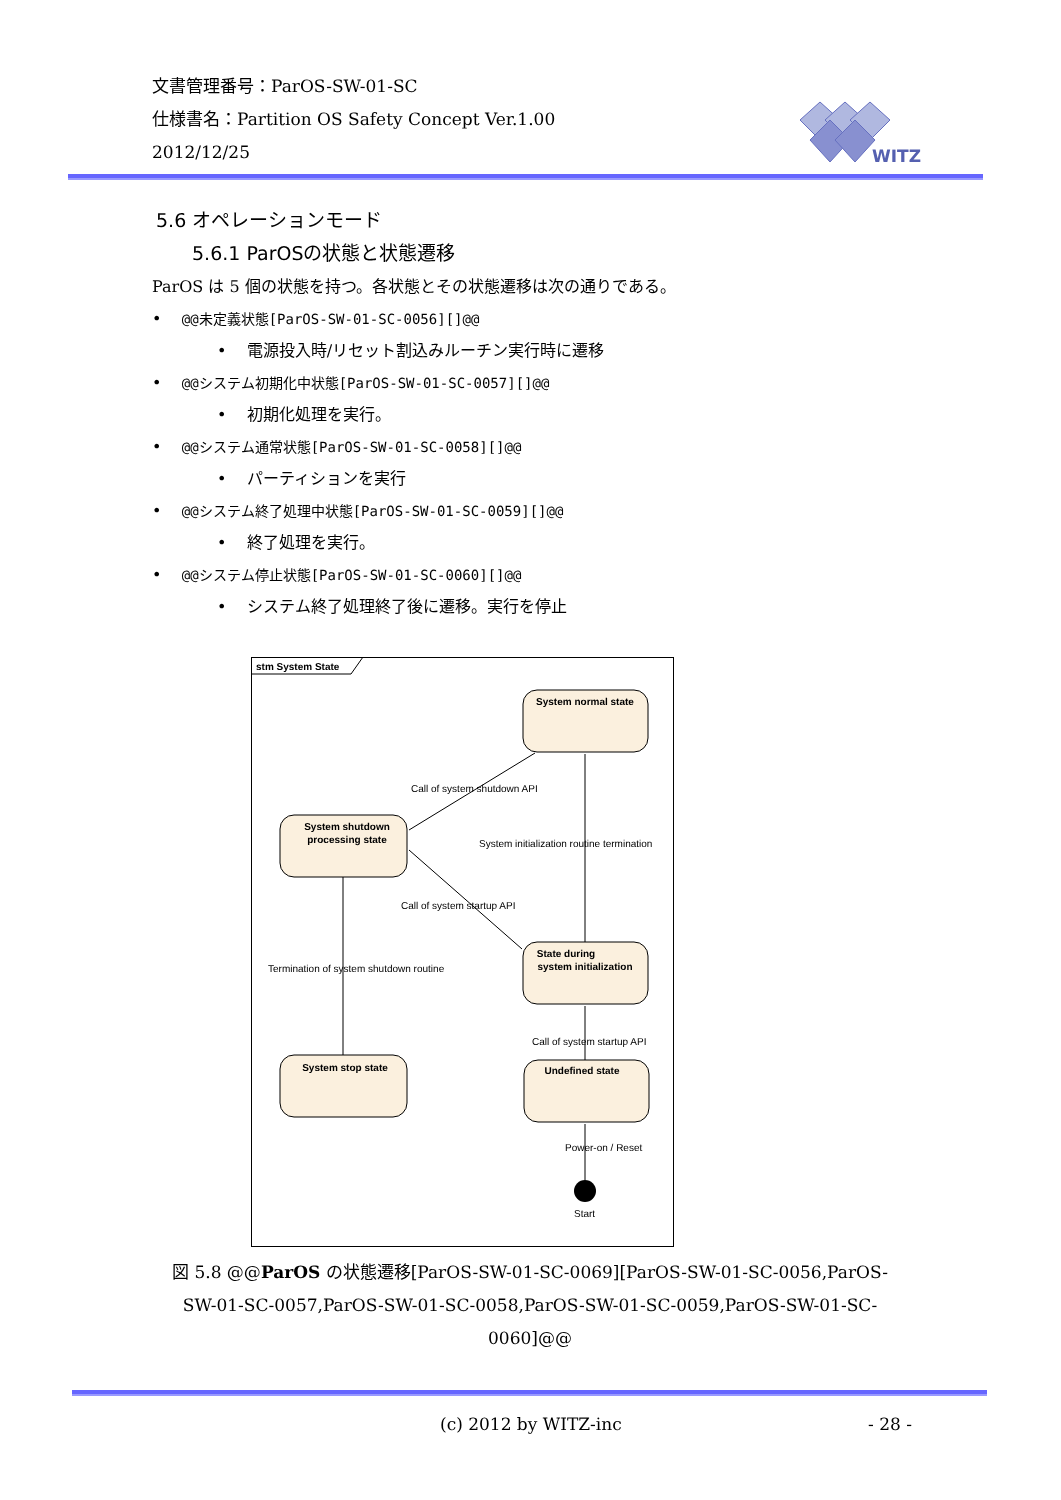文書管理番号：ParOS-SW-01-SC
仕様書名：Partition OS Safety Concept Ver.1.00
2012/12/25
WITZ
5.6 オペレーションモード
5.6.1 ParOSの状態と状態遷移
ParOS は 5 個の状態を持つ。各状態とその状態遷移は次の通りである。
• @@未定義状態[ParOS-SW-01-SC-0056][]@@
• 電源投入時/リセット割込みルーチン実行時に遷移
• @@システム初期化中状態[ParOS-SW-01-SC-0057][]@@
• 初期化処理を実行。
• @@システム通常状態[ParOS-SW-01-SC-0058][]@@
• パーティションを実行
• @@システム終了処理中状態[ParOS-SW-01-SC-0059][]@@
• 終了処理を実行。
• @@システム停止状態[ParOS-SW-01-SC-0060][]@@
• システム終了処理終了後に遷移。実行を停止
stm System State
System normal state
System shutdown
processing state
State during
system initialization
System stop state
Undefined state
Call of system shutdown API
System initialization routine termination
Call of system startup API
Termination of system shutdown routine
Call of system startup API
Power-on / Reset
Start
図 5.8 @@ParOS の状態遷移[ParOS-SW-01-SC-0069][ParOS-SW-01-SC-0056,ParOS-SW-01-SC-0057,ParOS-SW-01-SC-0058,ParOS-SW-01-SC-0059,ParOS-SW-01-SC-0060]@@
(c) 2012 by WITZ-inc - 28 -